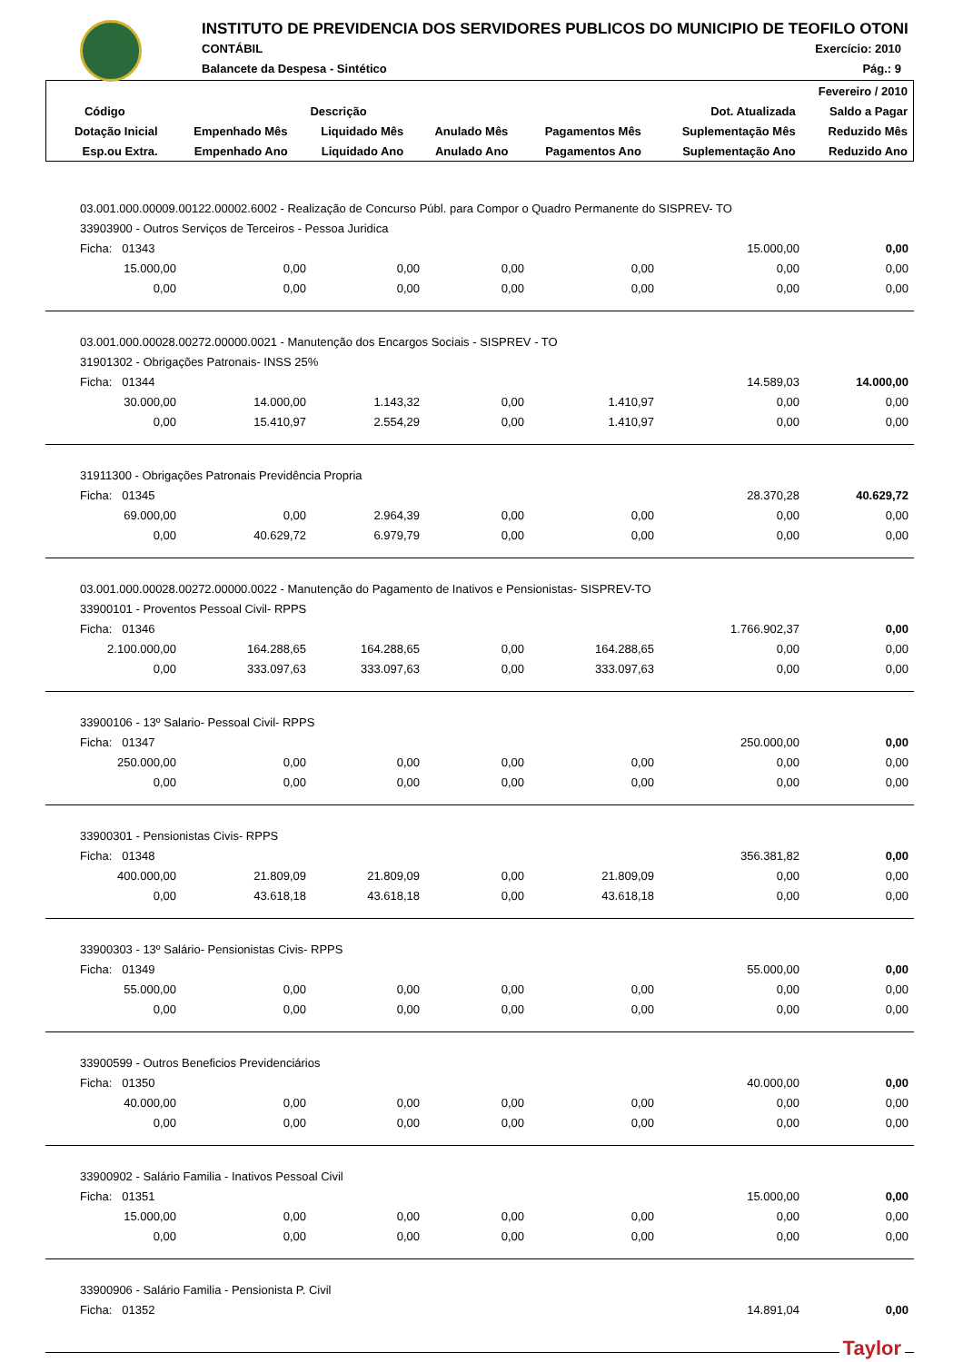INSTITUTO DE PREVIDENCIA DOS SERVIDORES PUBLICOS DO MUNICIPIO DE TEOFILO OTONI
CONTÁBIL
Balancete da Despesa - Sintético
Exercício: 2010
Pág.: 9
| Fevereiro / 2010 | | | | | | |
| --- | --- | --- | --- | --- | --- | --- |
| Código | Descrição | | | | Dot. Atualizada | Saldo a Pagar |
| Dotação Inicial | Empenhado Mês | Liquidado Mês | Anulado Mês | Pagamentos Mês | Suplementação Mês | Reduzido Mês |
| Esp.ou Extra. | Empenhado Ano | Liquidado Ano | Anulado Ano | Pagamentos Ano | Suplementação Ano | Reduzido Ano |
| 03.001.000.00009.00122.00002.6002 - Realização de Concurso Públ. para Compor o Quadro Permanente do SISPREV- TO | | | | | | |
| 33903900 - Outros Serviços de Terceiros - Pessoa Juridica | | | | | | |
| Ficha: 01343 | | | | | 15.000,00 | 0,00 |
| 15.000,00 | 0,00 | 0,00 | 0,00 | 0,00 | 0,00 | 0,00 |
| 0,00 | 0,00 | 0,00 | 0,00 | 0,00 | 0,00 | 0,00 |
| 03.001.000.00028.00272.00000.0021 - Manutenção dos Encargos Sociais - SISPREV - TO | | | | | | |
| 31901302 - Obrigações Patronais- INSS 25% | | | | | | |
| Ficha: 01344 | | | | | 14.589,03 | 14.000,00 |
| 30.000,00 | 14.000,00 | 1.143,32 | 0,00 | 1.410,97 | 0,00 | 0,00 |
| 0,00 | 15.410,97 | 2.554,29 | 0,00 | 1.410,97 | 0,00 | 0,00 |
| 31911300 - Obrigações Patronais Previdência Propria | | | | | | |
| Ficha: 01345 | | | | | 28.370,28 | 40.629,72 |
| 69.000,00 | 0,00 | 2.964,39 | 0,00 | 0,00 | 0,00 | 0,00 |
| 0,00 | 40.629,72 | 6.979,79 | 0,00 | 0,00 | 0,00 | 0,00 |
| 03.001.000.00028.00272.00000.0022 - Manutenção do Pagamento de Inativos e Pensionistas- SISPREV-TO | | | | | | |
| 33900101 - Proventos Pessoal Civil- RPPS | | | | | | |
| Ficha: 01346 | | | | | 1.766.902,37 | 0,00 |
| 2.100.000,00 | 164.288,65 | 164.288,65 | 0,00 | 164.288,65 | 0,00 | 0,00 |
| 0,00 | 333.097,63 | 333.097,63 | 0,00 | 333.097,63 | 0,00 | 0,00 |
| 33900106 - 13º Salario- Pessoal Civil- RPPS | | | | | | |
| Ficha: 01347 | | | | | 250.000,00 | 0,00 |
| 250.000,00 | 0,00 | 0,00 | 0,00 | 0,00 | 0,00 | 0,00 |
| 0,00 | 0,00 | 0,00 | 0,00 | 0,00 | 0,00 | 0,00 |
| 33900301 - Pensionistas Civis- RPPS | | | | | | |
| Ficha: 01348 | | | | | 356.381,82 | 0,00 |
| 400.000,00 | 21.809,09 | 21.809,09 | 0,00 | 21.809,09 | 0,00 | 0,00 |
| 0,00 | 43.618,18 | 43.618,18 | 0,00 | 43.618,18 | 0,00 | 0,00 |
| 33900303 - 13º Salário- Pensionistas Civis- RPPS | | | | | | |
| Ficha: 01349 | | | | | 55.000,00 | 0,00 |
| 55.000,00 | 0,00 | 0,00 | 0,00 | 0,00 | 0,00 | 0,00 |
| 0,00 | 0,00 | 0,00 | 0,00 | 0,00 | 0,00 | 0,00 |
| 33900599 - Outros Beneficios Previdenciários | | | | | | |
| Ficha: 01350 | | | | | 40.000,00 | 0,00 |
| 40.000,00 | 0,00 | 0,00 | 0,00 | 0,00 | 0,00 | 0,00 |
| 0,00 | 0,00 | 0,00 | 0,00 | 0,00 | 0,00 | 0,00 |
| 33900902 - Salário Familia - Inativos Pessoal Civil | | | | | | |
| Ficha: 01351 | | | | | 15.000,00 | 0,00 |
| 15.000,00 | 0,00 | 0,00 | 0,00 | 0,00 | 0,00 | 0,00 |
| 0,00 | 0,00 | 0,00 | 0,00 | 0,00 | 0,00 | 0,00 |
| 33900906 - Salário Familia - Pensionista P. Civil | | | | | | |
| Ficha: 01352 | | | | | 14.891,04 | 0,00 |
Taylor